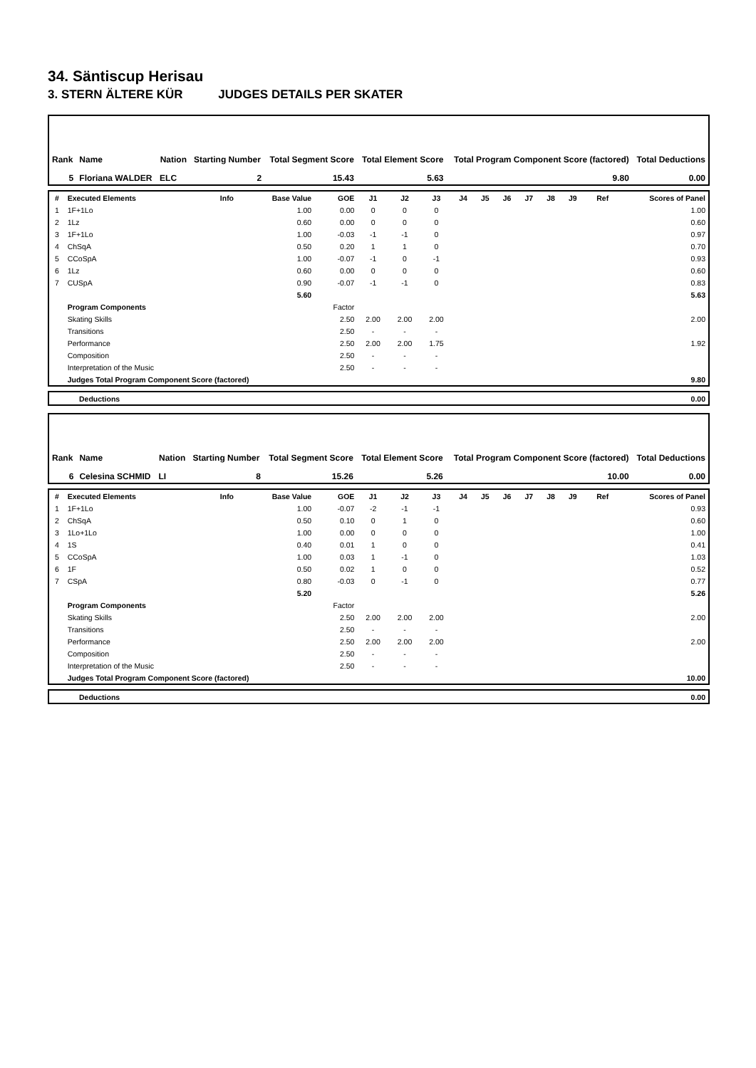34. Säntiscup Herisau
3. STERN ÄLTERE KÜR JUDGES DETAILS PER SKATER
| Rank | Name | Nation | Starting Number | Total Segment Score | Total Element Score | Total Program Component Score (factored) | Total Deductions |
| --- | --- | --- | --- | --- | --- | --- | --- |
| 5 | Floriana WALDER | ELC | 2 | 15.43 | 5.63 | 9.80 | 0.00 |
| # | Executed Elements | Info | Base Value | GOE | J1 | J2 | J3 | J4 | J5 | J6 | J7 | J8 | J9 | Ref | Scores of Panel |
| --- | --- | --- | --- | --- | --- | --- | --- | --- | --- | --- | --- | --- | --- | --- | --- |
| 1 | 1F+1Lo | | 1.00 | 0.00 | 0 | 0 | 0 | | | | | | | | 1.00 |
| 2 | 1Lz | | 0.60 | 0.00 | 0 | 0 | 0 | | | | | | | | 0.60 |
| 3 | 1F+1Lo | | 1.00 | -0.03 | -1 | -1 | 0 | | | | | | | | 0.97 |
| 4 | ChSqA | | 0.50 | 0.20 | 1 | 1 | 0 | | | | | | | | 0.70 |
| 5 | CCoSpA | | 1.00 | -0.07 | -1 | 0 | -1 | | | | | | | | 0.93 |
| 6 | 1Lz | | 0.60 | 0.00 | 0 | 0 | 0 | | | | | | | | 0.60 |
| 7 | CUSpA | | 0.90 | -0.07 | -1 | -1 | 0 | | | | | | | | 0.83 |
| | | | 5.60 | | | | | | | | | | | | 5.63 |
| | Program Components | | | Factor | | | | | | | | | | | |
| | Skating Skills | | | 2.50 | 2.00 | 2.00 | 2.00 | | | | | | | | 2.00 |
| | Transitions | | | 2.50 | - | - | - | | | | | | | | |
| | Performance | | | 2.50 | 2.00 | 2.00 | 1.75 | | | | | | | | 1.92 |
| | Composition | | | 2.50 | - | - | - | | | | | | | | |
| | Interpretation of the Music | | | 2.50 | - | - | - | | | | | | | | |
| | Judges Total Program Component Score (factored) | | | | | | | | | | | | | | 9.80 |
| | Deductions | 0.00 |
| Rank | Name | Nation | Starting Number | Total Segment Score | Total Element Score | Total Program Component Score (factored) | Total Deductions |
| --- | --- | --- | --- | --- | --- | --- | --- |
| 6 | Celesina SCHMID | LI | 8 | 15.26 | 5.26 | 10.00 | 0.00 |
| # | Executed Elements | Info | Base Value | GOE | J1 | J2 | J3 | J4 | J5 | J6 | J7 | J8 | J9 | Ref | Scores of Panel |
| --- | --- | --- | --- | --- | --- | --- | --- | --- | --- | --- | --- | --- | --- | --- | --- |
| 1 | 1F+1Lo | | 1.00 | -0.07 | -2 | -1 | -1 | | | | | | | | 0.93 |
| 2 | ChSqA | | 0.50 | 0.10 | 0 | 1 | 0 | | | | | | | | 0.60 |
| 3 | 1Lo+1Lo | | 1.00 | 0.00 | 0 | 0 | 0 | | | | | | | | 1.00 |
| 4 | 1S | | 0.40 | 0.01 | 1 | 0 | 0 | | | | | | | | 0.41 |
| 5 | CCoSpA | | 1.00 | 0.03 | 1 | -1 | 0 | | | | | | | | 1.03 |
| 6 | 1F | | 0.50 | 0.02 | 1 | 0 | 0 | | | | | | | | 0.52 |
| 7 | CSpA | | 0.80 | -0.03 | 0 | -1 | 0 | | | | | | | | 0.77 |
| | | | 5.20 | | | | | | | | | | | | 5.26 |
| | Program Components | | | Factor | | | | | | | | | | | |
| | Skating Skills | | | 2.50 | 2.00 | 2.00 | 2.00 | | | | | | | | 2.00 |
| | Transitions | | | 2.50 | - | - | - | | | | | | | | |
| | Performance | | | 2.50 | 2.00 | 2.00 | 2.00 | | | | | | | | 2.00 |
| | Composition | | | 2.50 | - | - | - | | | | | | | | |
| | Interpretation of the Music | | | 2.50 | - | - | - | | | | | | | | |
| | Judges Total Program Component Score (factored) | | | | | | | | | | | | | | 10.00 |
| | Deductions | 0.00 |